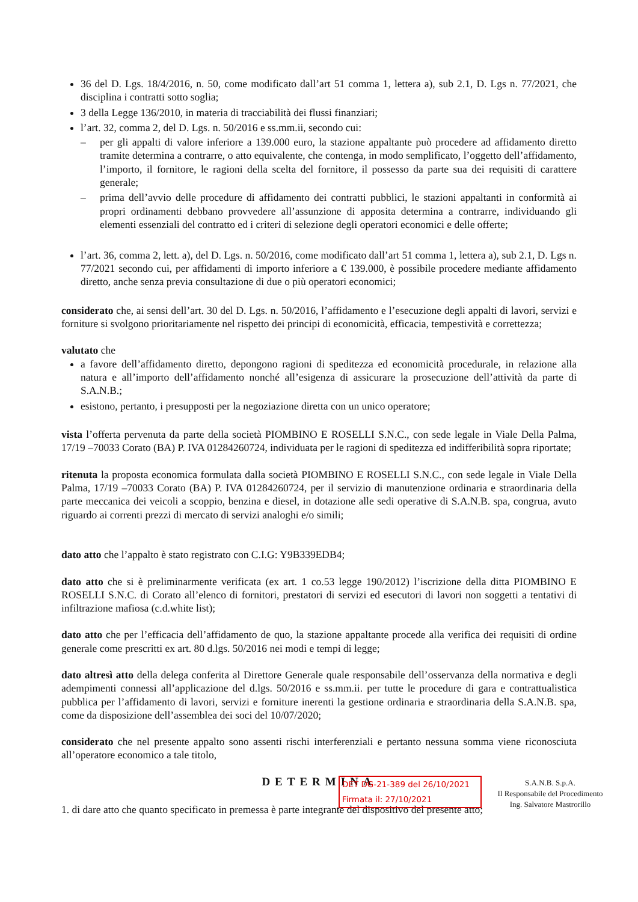36 del D. Lgs. 18/4/2016, n. 50, come modificato dall’art 51 comma 1, lettera a), sub 2.1, D. Lgs n. 77/2021, che disciplina i contratti sotto soglia;
3 della Legge 136/2010, in materia di tracciabilità dei flussi finanziari;
l’art. 32, comma 2, del D. Lgs. n. 50/2016 e ss.mm.ii, secondo cui:
– per gli appalti di valore inferiore a 139.000 euro, la stazione appaltante può procedere ad affidamento diretto tramite determina a contrarre, o atto equivalente, che contenga, in modo semplificato, l’oggetto dell’affidamento, l’importo, il fornitore, le ragioni della scelta del fornitore, il possesso da parte sua dei requisiti di carattere generale;
– prima dell’avvio delle procedure di affidamento dei contratti pubblici, le stazioni appaltanti in conformità ai propri ordinamenti debbano provvedere all’assunzione di apposita determina a contrarre, individuando gli elementi essenziali del contratto ed i criteri di selezione degli operatori economici e delle offerte;
l’art. 36, comma 2, lett. a), del D. Lgs. n. 50/2016, come modificato dall’art 51 comma 1, lettera a), sub 2.1, D. Lgs n. 77/2021 secondo cui, per affidamenti di importo inferiore a € 139.000, è possibile procedere mediante affidamento diretto, anche senza previa consultazione di due o più operatori economici;
considerato che, ai sensi dell’art. 30 del D. Lgs. n. 50/2016, l’affidamento e l’esecuzione degli appalti di lavori, servizi e forniture si svolgono prioritariamente nel rispetto dei principi di economicità, efficacia, tempestività e correttezza;
valutato che
a favore dell’affidamento diretto, depongono ragioni di speditezza ed economicità procedurale, in relazione alla natura e all’importo dell’affidamento nonché all’esigenza di assicurare la prosecuzione dell’attività da parte di S.A.N.B.;
esistono, pertanto, i presupposti per la negoziazione diretta con un unico operatore;
vista l’offerta pervenuta da parte della società PIOMBINO E ROSELLI S.N.C., con sede legale in Viale Della Palma, 17/19 –70033 Corato (BA) P. IVA 01284260724, individuata per le ragioni di speditezza ed indifferibilità sopra riportate;
ritenuta la proposta economica formulata dalla società PIOMBINO E ROSELLI S.N.C., con sede legale in Viale Della Palma, 17/19 –70033 Corato (BA) P. IVA 01284260724, per il servizio di manutenzione ordinaria e straordinaria della parte meccanica dei veicoli a scoppio, benzina e diesel, in dotazione alle sedi operative di S.A.N.B. spa, congrua, avuto riguardo ai correnti prezzi di mercato di servizi analoghi e/o simili;
dato atto che l’appalto è stato registrato con C.I.G: Y9B339EDB4;
dato atto che si è preliminarmente verificata (ex art. 1 co.53 legge 190/2012) l’iscrizione della ditta PIOMBINO E ROSELLI S.N.C. di Corato all’elenco di fornitori, prestatori di servizi ed esecutori di lavori non soggetti a tentativi di infiltrazione mafiosa (c.d.white list);
dato atto che per l’efficacia dell’affidamento de quo, la stazione appaltante procede alla verifica dei requisiti di ordine generale come prescritti ex art. 80 d.lgs. 50/2016 nei modi e tempi di legge;
dato altresì atto della delega conferita al Direttore Generale quale responsabile dell’osservanza della normativa e degli adempimenti connessi all’applicazione del d.lgs. 50/2016 e ss.mm.ii. per tutte le procedure di gara e contrattualistica pubblica per l’affidamento di lavori, servizi e forniture inerenti la gestione ordinaria e straordinaria della S.A.N.B. spa, come da disposizione dell’assemblea dei soci del 10/07/2020;
considerato che nel presente appalto sono assenti rischi interferenziali e pertanto nessuna somma viene riconosciuta all’operatore economico a tale titolo,
DETERMINA
1. di dare atto che quanto specificato in premessa è parte integrante del dispositivo del presente atto;
DET DG-21-389 del 26/10/2021
Firmata il: 27/10/2021
S.A.N.B. S.p.A.
Il Responsabile del Procedimento
Ing. Salvatore Mastrorillo